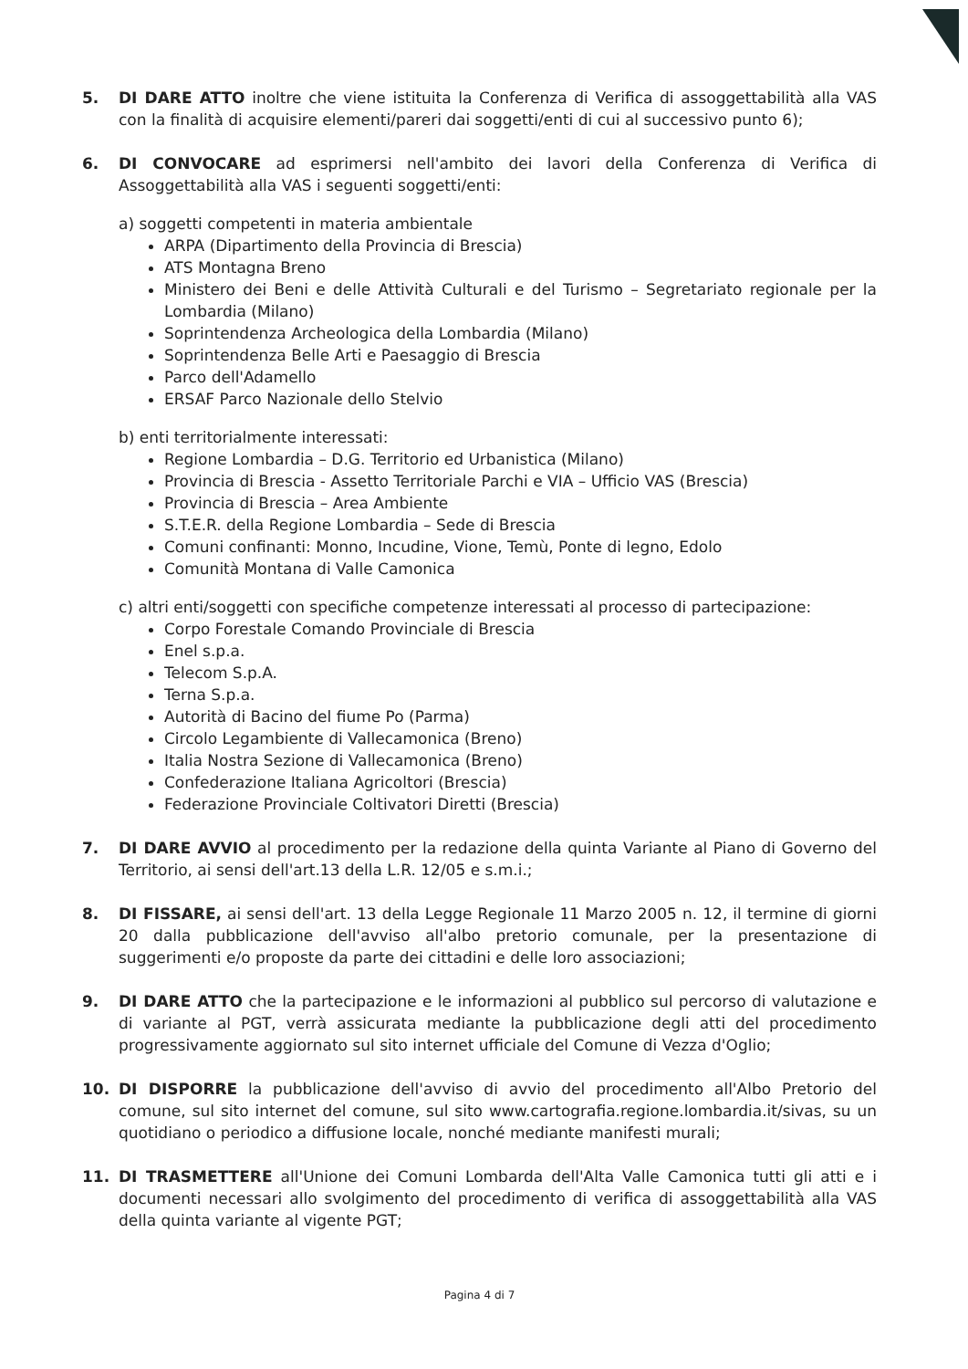5. DI DARE ATTO inoltre che viene istituita la Conferenza di Verifica di assoggettabilità alla VAS con la finalità di acquisire elementi/pareri dai soggetti/enti di cui al successivo punto 6);
6. DI CONVOCARE ad esprimersi nell'ambito dei lavori della Conferenza di Verifica di Assoggettabilità alla VAS i seguenti soggetti/enti:
a) soggetti competenti in materia ambientale
ARPA (Dipartimento della Provincia di Brescia)
ATS Montagna Breno
Ministero dei Beni e delle Attività Culturali e del Turismo – Segretariato regionale per la Lombardia (Milano)
Soprintendenza Archeologica della Lombardia (Milano)
Soprintendenza Belle Arti e Paesaggio di Brescia
Parco dell'Adamello
ERSAF Parco Nazionale dello Stelvio
b) enti territorialmente interessati:
Regione Lombardia – D.G. Territorio ed Urbanistica (Milano)
Provincia di Brescia - Assetto Territoriale Parchi e VIA – Ufficio VAS (Brescia)
Provincia di Brescia – Area Ambiente
S.T.E.R. della Regione Lombardia – Sede di Brescia
Comuni confinanti: Monno, Incudine, Vione, Temù, Ponte di legno, Edolo
Comunità Montana di Valle Camonica
c) altri enti/soggetti con specifiche competenze interessati al processo di partecipazione:
Corpo Forestale Comando Provinciale di Brescia
Enel s.p.a.
Telecom S.p.A.
Terna S.p.a.
Autorità di Bacino del fiume Po (Parma)
Circolo Legambiente di Vallecamonica (Breno)
Italia Nostra Sezione di Vallecamonica (Breno)
Confederazione Italiana Agricoltori (Brescia)
Federazione Provinciale Coltivatori Diretti (Brescia)
7. DI DARE AVVIO al procedimento per la redazione della quinta Variante al Piano di Governo del Territorio, ai sensi dell'art.13 della L.R. 12/05 e s.m.i.;
8. DI FISSARE, ai sensi dell'art. 13 della Legge Regionale 11 Marzo 2005 n. 12, il termine di giorni 20 dalla pubblicazione dell'avviso all'albo pretorio comunale, per la presentazione di suggerimenti e/o proposte da parte dei cittadini e delle loro associazioni;
9. DI DARE ATTO che la partecipazione e le informazioni al pubblico sul percorso di valutazione e di variante al PGT, verrà assicurata mediante la pubblicazione degli atti del procedimento progressivamente aggiornato sul sito internet ufficiale del Comune di Vezza d'Oglio;
10. DI DISPORRE la pubblicazione dell'avviso di avvio del procedimento all'Albo Pretorio del comune, sul sito internet del comune, sul sito www.cartografia.regione.lombardia.it/sivas, su un quotidiano o periodico a diffusione locale, nonché mediante manifesti murali;
11. DI TRASMETTERE all'Unione dei Comuni Lombarda dell'Alta Valle Camonica tutti gli atti e i documenti necessari allo svolgimento del procedimento di verifica di assoggettabilità alla VAS della quinta variante al vigente PGT;
Pagina 4 di 7